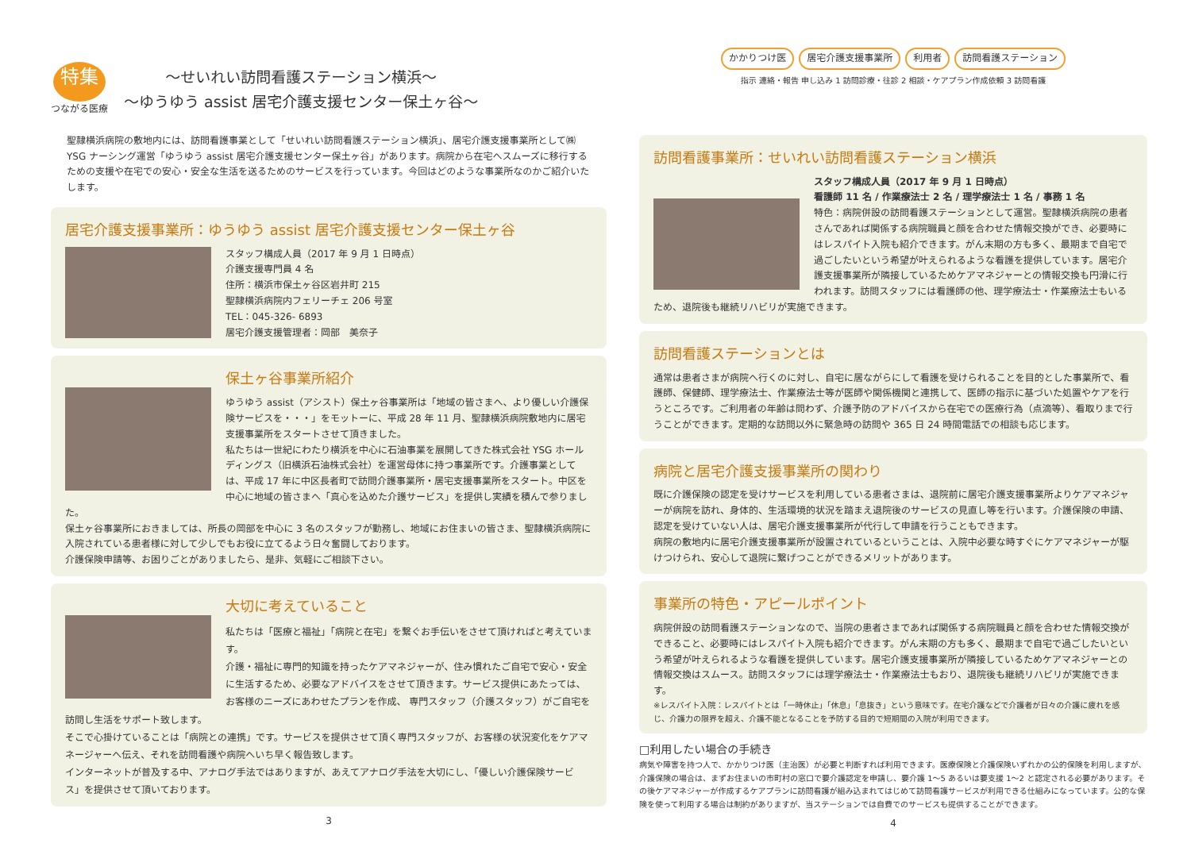特集
つながる医療
～せいれい訪問看護ステーション横浜～
～ゆうゆう assist 居宅介護支援センター保土ヶ谷～
聖隷横浜病院の敷地内には、訪問看護事業として「せいれい訪問看護ステーション横浜」、居宅介護支援事業所として㈱ YSG ナーシング運営「ゆうゆう assist 居宅介護支援センター保土ヶ谷」があります。病院から在宅へスムーズに移行するための支援や在宅での安心・安全な生活を送るためのサービスを行っています。今回はどのような事業所なのかご紹介いたします。
居宅介護支援事業所：ゆうゆう assist 居宅介護支援センター保土ヶ谷
スタッフ構成人員（2017 年 9 月 1 日時点）
介護支援専門員 4 名
住所：横浜市保土ヶ谷区岩井町 215
聖隷横浜病院内フェリーチェ 206 号室
TEL：045-326- 6893
居宅介護支援管理者：岡部　美奈子
保土ヶ谷事業所紹介
ゆうゆう assist（アシスト）保土ヶ谷事業所は「地域の皆さまへ、より優しい介護保険サービスを・・・」をモットーに、平成 28 年 11 月、聖隷横浜病院敷地内に居宅支援事業所をスタートさせて頂きました。
私たちは一世紀にわたり横浜を中心に石油事業を展開してきた株式会社 YSG ホールディングス（旧横浜石油株式会社）を運営母体に持つ事業所です。介護事業としては、平成 17 年に中区長者町で訪問介護事業所・居宅支援事業所をスタート。中区を中心に地域の皆さまへ「真心を込めた介護サービス」を提供し実績を積んで参りました。
保土ヶ谷事業所におきましては、所長の岡部を中心に 3 名のスタッフが勤務し、地域にお住まいの皆さま、聖隷横浜病院に入院されている患者様に対して少しでもお役に立てるよう日々奮闘しております。
介護保険申請等、お困りごとがありましたら、是非、気軽にご相談下さい。
大切に考えていること
私たちは「医療と福祉」「病院と在宅」を繋ぐお手伝いをさせて頂ければと考えています。
介護・福祉に専門的知識を持ったケアマネジャーが、住み慣れたご自宅で安心・安全に生活するため、必要なアドバイスをさせて頂きます。サービス提供にあたっては、お客様のニーズにあわせたプランを作成、 専門スタッフ（介護スタッフ）がご自宅を訪問し生活をサポート致します。
そこで心掛けていることは「病院との連携」です。サービスを提供させて頂く専門スタッフが、お客様の状況変化をケアマネージャーへ伝え、それを訪問看護や病院へいち早く報告致します。
インターネットが普及する中、アナログ手法ではありますが、あえてアナログ手法を大切にし、「優しい介護保険サービス」を提供させて頂いております。
3
かかりつけ医 居宅介護支援事業所 利用者 訪問看護ステーション 指示 連絡・報告 申し込み 1 訪問診療・往診 2 相談・ケアプラン作成依頼 3 訪問看護
訪問看護事業所：せいれい訪問看護ステーション横浜
スタッフ構成人員（2017 年 9 月 1 日時点）
看護師 11 名 / 作業療法士 2 名 / 理学療法士 1 名 / 事務 1 名
特色：病院併設の訪問看護ステーションとして運営。聖隷横浜病院の患者さんであれば関係する病院職員と顔を合わせた情報交換ができ、必要時にはレスパイト入院も紹介できます。がん末期の方も多く、最期まで自宅で過ごしたいという希望が叶えられるような看護を提供しています。居宅介護支援事業所が隣接しているためケアマネジャーとの情報交換も円滑に行われます。訪問スタッフには看護師の他、理学療法士・作業療法士もいるため、退院後も継続リハビリが実施できます。
訪問看護ステーションとは
通常は患者さまが病院へ行くのに対し、自宅に居ながらにして看護を受けられることを目的とした事業所で、看護師、保健師、理学療法士、作業療法士等が医師や関係機関と連携して、医師の指示に基づいた処置やケアを行うところです。ご利用者の年齢は問わず、介護予防のアドバイスから在宅での医療行為（点滴等）、看取りまで行うことができます。定期的な訪問以外に緊急時の訪問や 365 日 24 時間電話での相談も応じます。
病院と居宅介護支援事業所の関わり
既に介護保険の認定を受けサービスを利用している患者さまは、退院前に居宅介護支援事業所よりケアマネジャーが病院を訪れ、身体的、生活環境的状況を踏まえ退院後のサービスの見直し等を行います。介護保険の申請、認定を受けていない人は、居宅介護支援事業所が代行して申請を行うこともできます。
病院の敷地内に居宅介護支援事業所が設置されているということは、入院中必要な時すぐにケアマネジャーが駆けつけられ、安心して退院に繋げつことができるメリットがあります。
事業所の特色・アピールポイント
病院併設の訪問看護ステーションなので、当院の患者さまであれば関係する病院職員と顔を合わせた情報交換ができること、必要時にはレスパイト入院も紹介できます。がん末期の方も多く、最期まで自宅で過ごしたいという希望が叶えられるような看護を提供しています。居宅介護支援事業所が隣接しているためケアマネジャーとの情報交換はスムース。訪問スタッフには理学療法士・作業療法士もおり、退院後も継続リハビリが実施できます。
※レスパイト入院：レスパイトとは「一時休止」「休息」「息抜き」という意味です。在宅介護などで介護者が日々の介護に疲れを感じ、介護力の限界を超え、介護不能となることを予防する目的で短期間の入院が利用できます。
□利用したい場合の手続き
病気や障害を持つ人で、かかりつけ医（主治医）が必要と判断すれば利用できます。医療保険と介護保険いずれかの公的保険を利用しますが、介護保険の場合は、まずお住まいの市町村の窓口で要介護認定を申請し、要介護 1～5 あるいは要支援 1～2 と認定される必要があります。その後ケアマネジャーが作成するケアプランに訪問看護が組み込まれてはじめて訪問看護サービスが利用できる仕組みになっています。公的な保険を使って利用する場合は制約がありますが、当ステーションでは自費でのサービスも提供することができます。
4